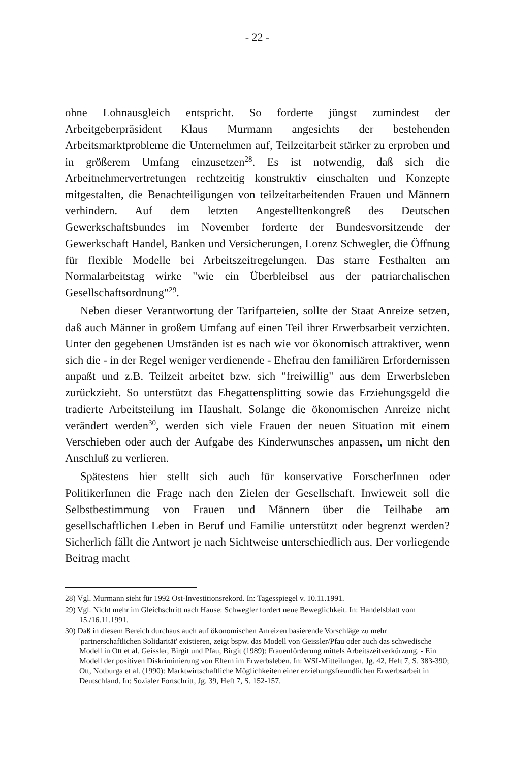- 22 -
ohne Lohnausgleich entspricht. So forderte jüngst zumindest der Arbeitgeberpräsident Klaus Murmann angesichts der bestehenden Arbeitsmarktprobleme die Unternehmen auf, Teilzeitarbeit stärker zu erproben und in größerem Umfang einzusetzen<sup>28</sup>. Es ist notwendig, daß sich die Arbeitnehmervertretungen rechtzeitig konstruktiv einschalten und Konzepte mitgestalten, die Benachteiligungen von teilzeitarbeitenden Frauen und Männern verhindern. Auf dem letzten Angestelltenkongreß des Deutschen Gewerkschaftsbundes im November forderte der Bundesvorsitzende der Gewerkschaft Handel, Banken und Versicherungen, Lorenz Schwegler, die Öffnung für flexible Modelle bei Arbeitszeitregelungen. Das starre Festhalten am Normalarbeitstag wirke "wie ein Überbleibsel aus der patriarchalischen Gesellschaftsordnung"<sup>29</sup>.
Neben dieser Verantwortung der Tarifparteien, sollte der Staat Anreize setzen, daß auch Männer in großem Umfang auf einen Teil ihrer Erwerbsarbeit verzichten. Unter den gegebenen Umständen ist es nach wie vor ökonomisch attraktiver, wenn sich die - in der Regel weniger verdienende - Ehefrau den familiären Erfordernissen anpaßt und z.B. Teilzeit arbeitet bzw. sich "freiwillig" aus dem Erwerbsleben zurückzieht. So unterstützt das Ehegattensplitting sowie das Erziehungsgeld die tradierte Arbeitsteilung im Haushalt. Solange die ökonomischen Anreize nicht verändert werden<sup>30</sup>, werden sich viele Frauen der neuen Situation mit einem Verschieben oder auch der Aufgabe des Kinderwunsches anpassen, um nicht den Anschluß zu verlieren.
Spätestens hier stellt sich auch für konservative ForscherInnen oder PolitikerInnen die Frage nach den Zielen der Gesellschaft. Inwieweit soll die Selbstbestimmung von Frauen und Männern über die Teilhabe am gesellschaftlichen Leben in Beruf und Familie unterstützt oder begrenzt werden? Sicherlich fällt die Antwort je nach Sichtweise unterschiedlich aus. Der vorliegende Beitrag macht
28) Vgl. Murmann sieht für 1992 Ost-Investitionsrekord. In: Tagesspiegel v. 10.11.1991.
29) Vgl. Nicht mehr im Gleichschritt nach Hause: Schwegler fordert neue Beweglichkeit. In: Handelsblatt vom 15./16.11.1991.
30) Daß in diesem Bereich durchaus auch auf ökonomischen Anreizen basierende Vorschläge zu mehr 'partnerschaftlichen Solidarität' existieren, zeigt bspw. das Modell von Geissler/Pfau oder auch das schwedische Modell in Ott et al. Geissler, Birgit und Pfau, Birgit (1989): Frauenförderung mittels Arbeitszeitverkürzung. - Ein Modell der positiven Diskriminierung von Eltern im Erwerbsleben. In: WSI-Mitteilungen, Jg. 42, Heft 7, S. 383-390; Ott, Notburga et al. (1990): Marktwirtschaftliche Möglichkeiten einer erziehungsfreundlichen Erwerbsarbeit in Deutschland. In: Sozialer Fortschritt, Jg. 39, Heft 7, S. 152-157.